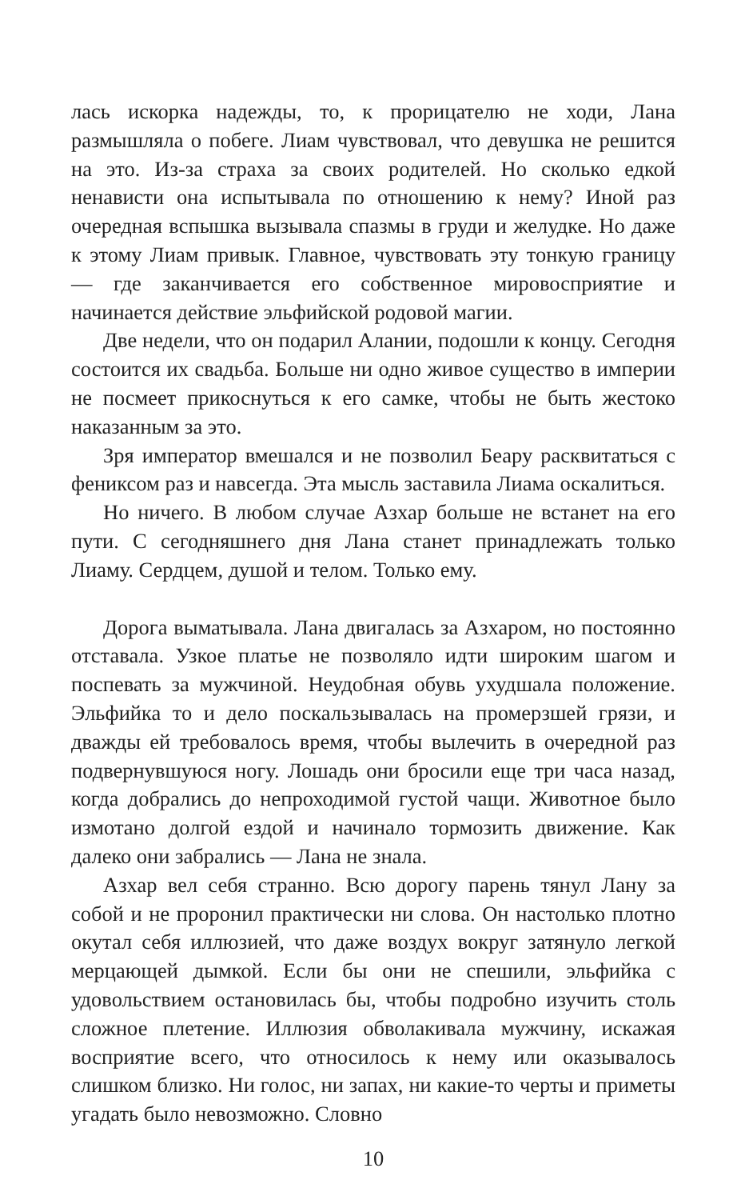лась искорка надежды, то, к прорицателю не ходи, Лана размышляла о побеге. Лиам чувствовал, что девушка не решится на это. Из-за страха за своих родителей. Но сколько едкой ненависти она испытывала по отношению к нему? Иной раз очередная вспышка вызывала спазмы в груди и желудке. Но даже к этому Лиам привык. Главное, чувствовать эту тонкую границу — где заканчивается его собственное мировосприятие и начинается действие эльфийской родовой магии.
Две недели, что он подарил Алании, подошли к концу. Сегодня состоится их свадьба. Больше ни одно живое существо в империи не посмеет прикоснуться к его самке, чтобы не быть жестоко наказанным за это.
Зря император вмешался и не позволил Беару расквитаться с фениксом раз и навсегда. Эта мысль заставила Лиама оскалиться.
Но ничего. В любом случае Азхар больше не встанет на его пути. С сегодняшнего дня Лана станет принадлежать только Лиаму. Сердцем, душой и телом. Только ему.
Дорога выматывала. Лана двигалась за Азхаром, но постоянно отставала. Узкое платье не позволяло идти широким шагом и поспевать за мужчиной. Неудобная обувь ухудшала положение. Эльфийка то и дело поскальзывалась на промерзшей грязи, и дважды ей требовалось время, чтобы вылечить в очередной раз подвернувшуюся ногу. Лошадь они бросили еще три часа назад, когда добрались до непроходимой густой чащи. Животное было измотано долгой ездой и начинало тормозить движение. Как далеко они забрались — Лана не знала.
Азхар вел себя странно. Всю дорогу парень тянул Лану за собой и не проронил практически ни слова. Он настолько плотно окутал себя иллюзией, что даже воздух вокруг затянуло легкой мерцающей дымкой. Если бы они не спешили, эльфийка с удовольствием остановилась бы, чтобы подробно изучить столь сложное плетение. Иллюзия обволакивала мужчину, искажая восприятие всего, что относилось к нему или оказывалось слишком близко. Ни голос, ни запах, ни какие-то черты и приметы угадать было невозможно. Словно
10